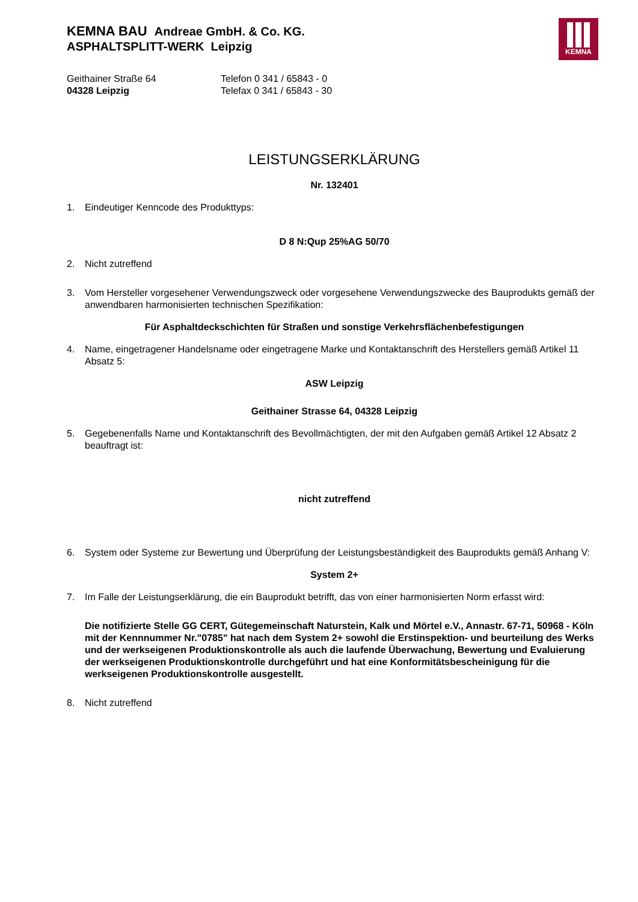KEMNA
KEMNA BAU Andreae GmbH. & Co. KG.
ASPHALTSPLITT-WERK Leipzig
Geithainer Straße 64
04328 Leipzig
Telefon 0 341 / 65843 - 0
Telefax 0 341 / 65843 - 30
LEISTUNGSERKLÄRUNG
Nr. 132401
1. Eindeutiger Kenncode des Produkttyps:
D 8 N:Qup 25%AG 50/70
2. Nicht zutreffend
3. Vom Hersteller vorgesehener Verwendungszweck oder vorgesehene Verwendungszwecke des Bauprodukts gemäß der anwendbaren harmonisierten technischen Spezifikation:
Für Asphaltdeckschichten für Straßen und sonstige Verkehrsflächenbefestigungen
4. Name, eingetragener Handelsname oder eingetragene Marke und Kontaktanschrift des Herstellers gemäß Artikel 11 Absatz 5:
ASW Leipzig
Geithainer Strasse 64, 04328 Leipzig
5. Gegebenenfalls Name und Kontaktanschrift des Bevollmächtigten, der mit den Aufgaben gemäß Artikel 12 Absatz 2 beauftragt ist:
nicht zutreffend
6. System oder Systeme zur Bewertung und Überprüfung der Leistungsbeständigkeit des Bauprodukts gemäß Anhang V:
System 2+
7. Im Falle der Leistungserklärung, die ein Bauprodukt betrifft, das von einer harmonisierten Norm erfasst wird:
Die notifizierte Stelle GG CERT, Gütegemeinschaft Naturstein, Kalk und Mörtel e.V., Annastr. 67-71, 50968 - Köln mit der Kennnummer Nr."0785" hat nach dem System 2+ sowohl die Erstinspektion- und beurteilung des Werks und der werkseigenen Produktionskontrolle als auch die laufende Überwachung, Bewertung und Evaluierung der werkseigenen Produktionskontrolle durchgeführt und hat eine Konformitätsbescheinigung für die werkseigenen Produktionskontrolle ausgestellt.
8. Nicht zutreffend